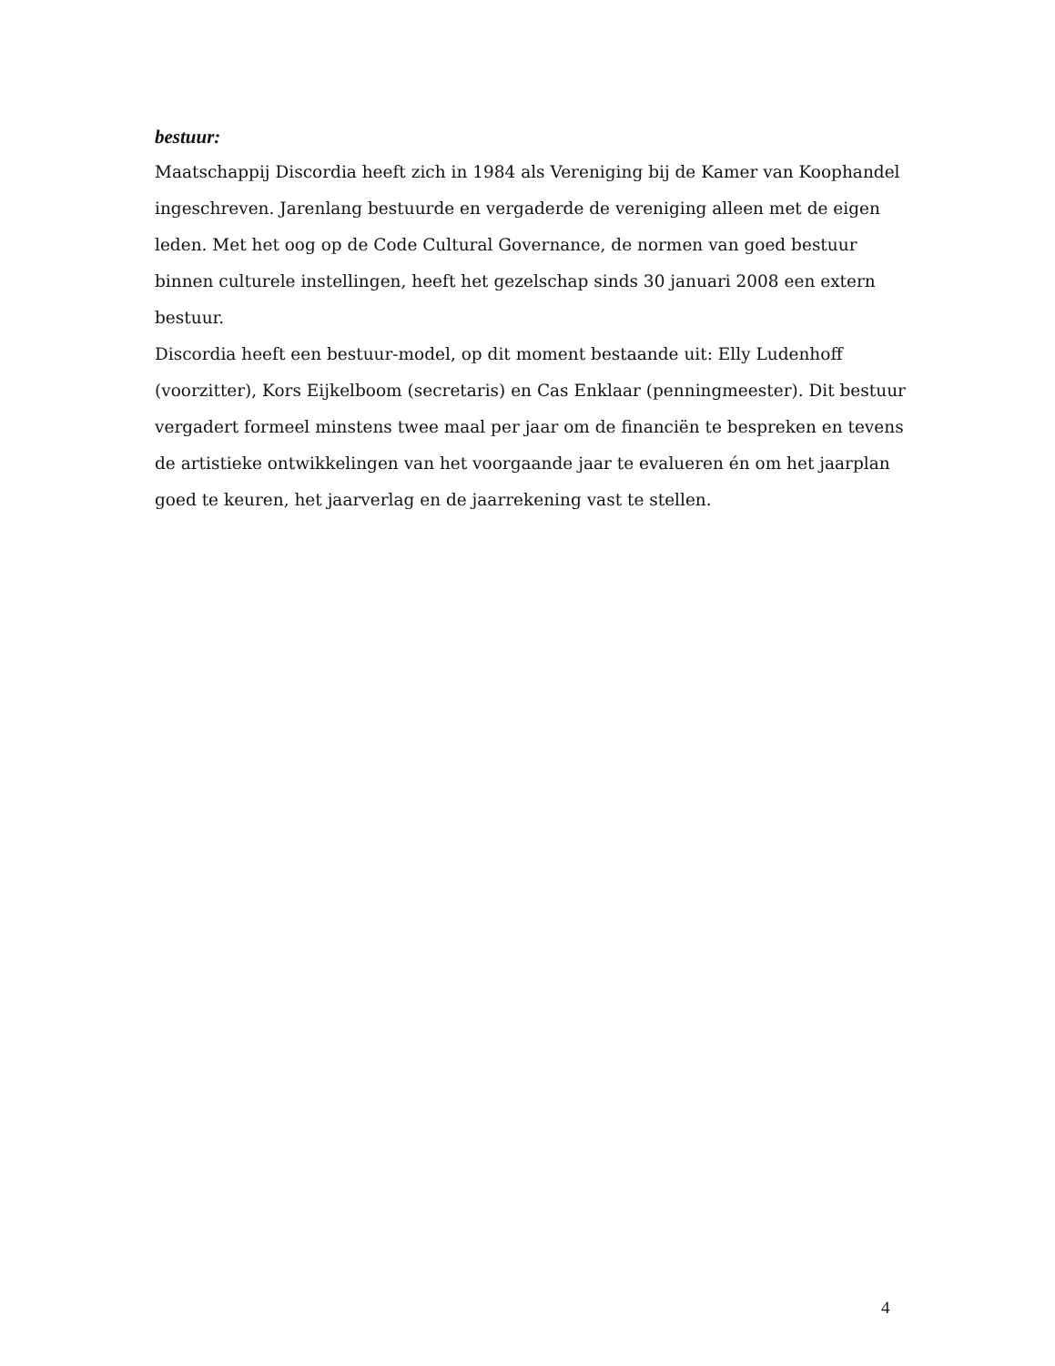bestuur:
Maatschappij Discordia heeft zich in 1984 als Vereniging bij de Kamer van Koophandel ingeschreven. Jarenlang bestuurde en vergaderde de vereniging alleen met de eigen leden. Met het oog op de Code Cultural Governance, de normen van goed bestuur binnen culturele instellingen, heeft het gezelschap sinds 30 januari 2008 een extern bestuur.
Discordia heeft een bestuur-model, op dit moment bestaande uit: Elly Ludenhoff (voorzitter), Kors Eijkelboom (secretaris) en Cas Enklaar (penningmeester). Dit bestuur vergadert formeel minstens twee maal per jaar om de financiën te bespreken en tevens de artistieke ontwikkelingen van het voorgaande jaar te evalueren én om het jaarplan goed te keuren, het jaarverlag en de jaarrekening vast te stellen.
4